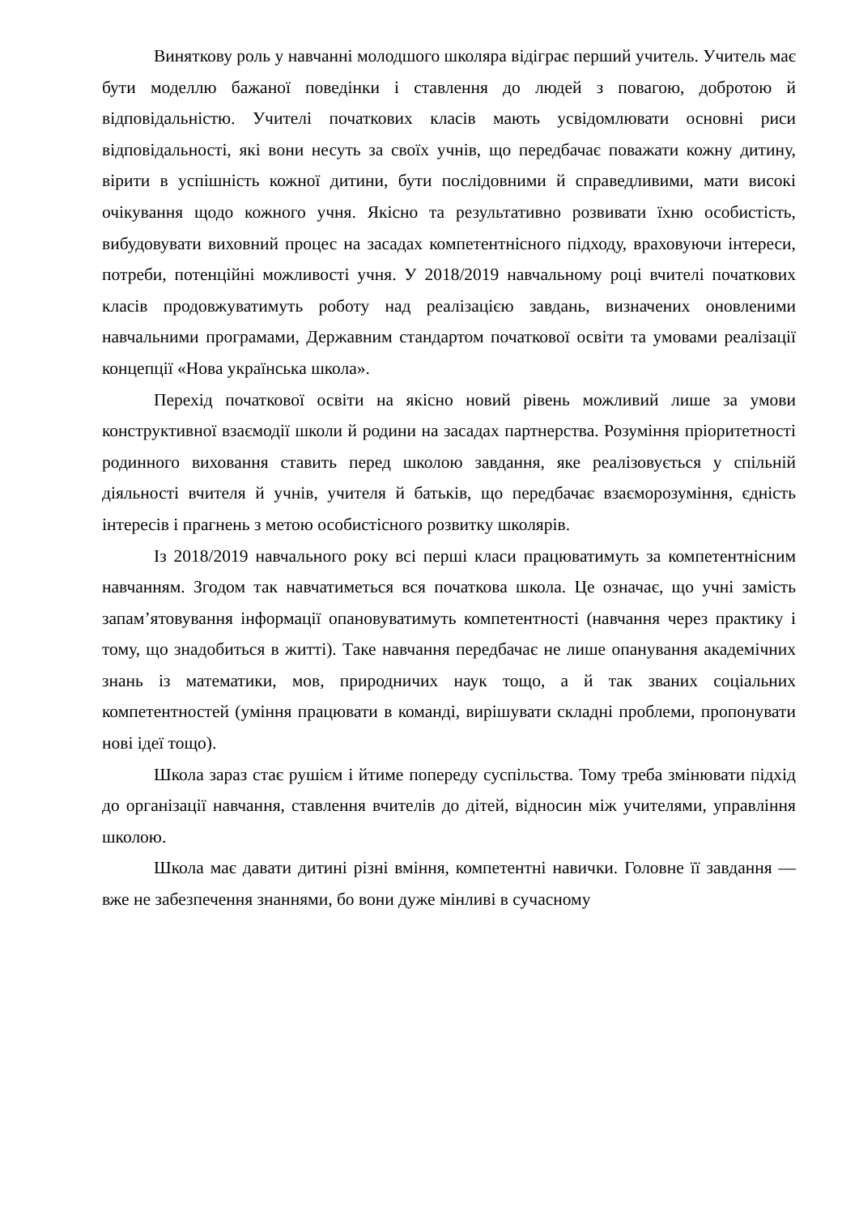Виняткову роль у навчанні молодшого школяра відіграє перший учитель. Учитель має бути моделлю бажаної поведінки і ставлення до людей з повагою, добротою й відповідальністю. Учителі початкових класів мають усвідомлювати основні риси відповідальності, які вони несуть за своїх учнів, що передбачає поважати кожну дитину, вірити в успішність кожної дитини, бути послідовними й справедливими, мати високі очікування щодо кожного учня. Якісно та результативно розвивати їхню особистість, вибудовувати виховний процес на засадах компетентнісного підходу, враховуючи інтереси, потреби, потенційні можливості учня. У 2018/2019 навчальному році вчителі початкових класів продовжуватимуть роботу над реалізацією завдань, визначених оновленими навчальними програмами, Державним стандартом початкової освіти та умовами реалізації концепції «Нова українська школа».
Перехід початкової освіти на якісно новий рівень можливий лише за умови конструктивної взаємодії школи й родини на засадах партнерства. Розуміння пріоритетності родинного виховання ставить перед школою завдання, яке реалізовується у спільній діяльності вчителя й учнів, учителя й батьків, що передбачає взаєморозуміння, єдність інтересів і прагнень з метою особистісного розвитку школярів.
Із 2018/2019 навчального року всі перші класи працюватимуть за компетентнісним навчанням. Згодом так навчатиметься вся початкова школа. Це означає, що учні замість запам’ятовування інформації опановуватимуть компетентності (навчання через практику і тому, що знадобиться в житті). Таке навчання передбачає не лише опанування академічних знань із математики, мов, природничих наук тощо, а й так званих соціальних компетентностей (уміння працювати в команді, вирішувати складні проблеми, пропонувати нові ідеї тощо).
Школа зараз стає рушієм і йтиме попереду суспільства. Тому треба змінювати підхід до організації навчання, ставлення вчителів до дітей, відносин між учителями, управління школою.
Школа має давати дитині різні вміння, компетентні навички. Головне її завдання — вже не забезпечення знаннями, бо вони дуже мінливі в сучасному